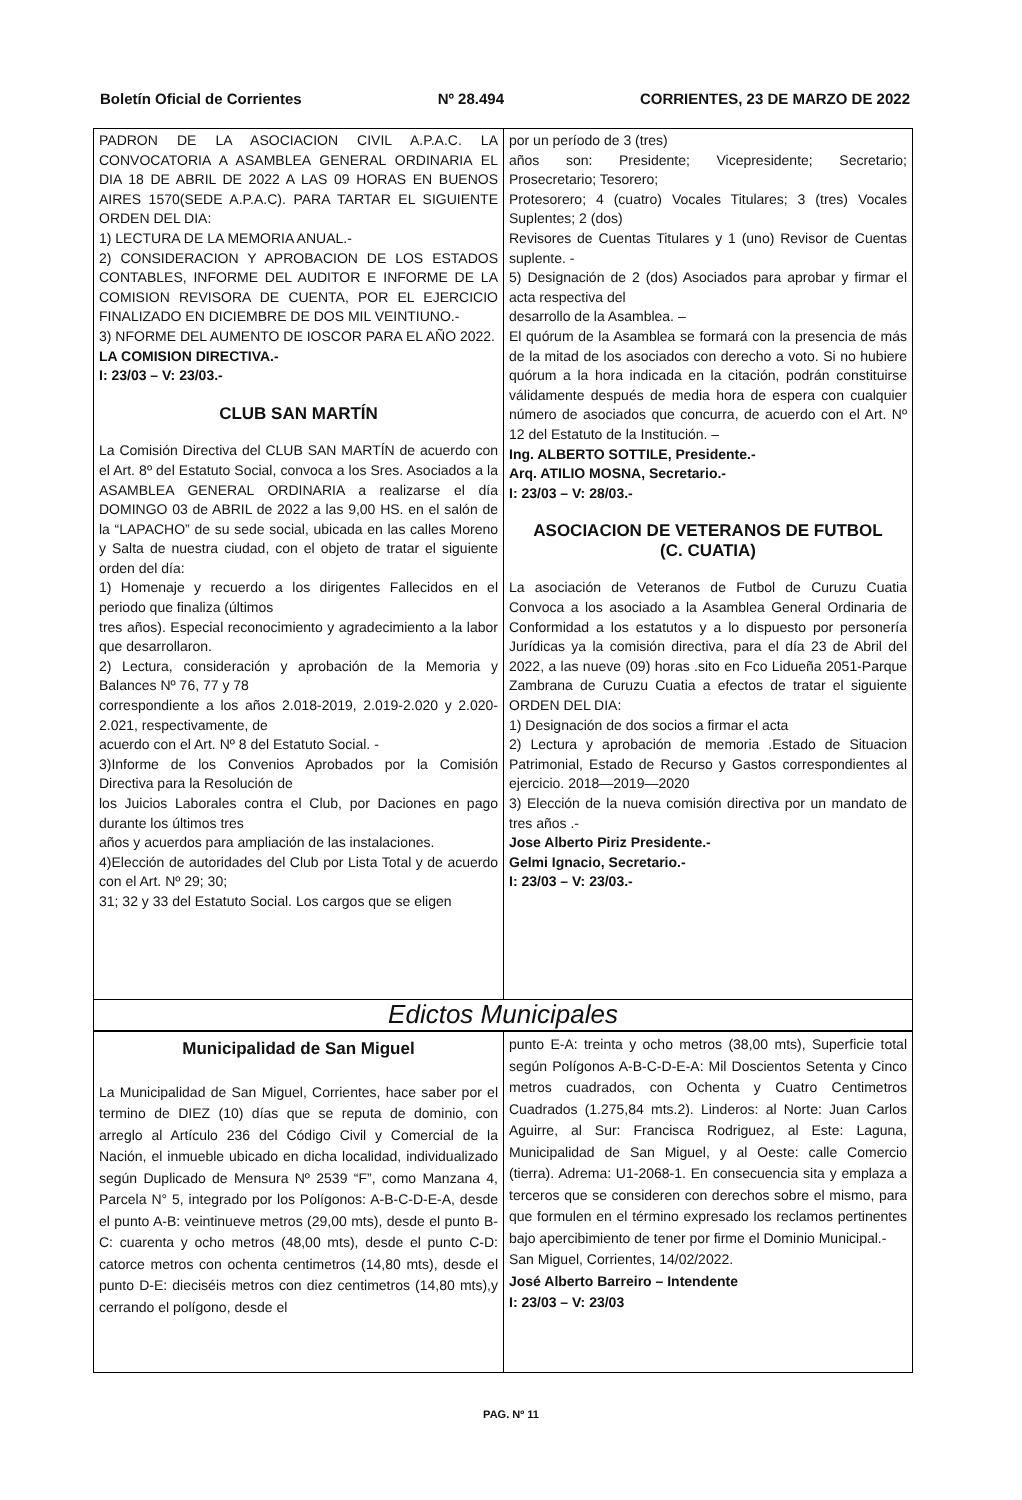Boletín Oficial de Corrientes Nº 28.494 CORRIENTES, 23 DE MARZO DE 2022
PADRON DE LA ASOCIACION CIVIL A.P.A.C. LA CONVOCATORIA A ASAMBLEA GENERAL ORDINARIA EL DIA 18 DE ABRIL DE 2022 A LAS 09 HORAS EN BUENOS AIRES 1570(SEDE A.P.A.C). PARA TARTAR EL SIGUIENTE ORDEN DEL DIA:
1) LECTURA DE LA MEMORIA ANUAL.-
2) CONSIDERACION Y APROBACION DE LOS ESTADOS CONTABLES, INFORME DEL AUDITOR E INFORME DE LA COMISION REVISORA DE CUENTA, POR EL EJERCICIO FINALIZADO EN DICIEMBRE DE DOS MIL VEINTIUNO.-
3) NFORME DEL AUMENTO DE IOSCOR PARA EL AÑO 2022.
LA COMISION DIRECTIVA.-
I: 23/03 – V: 23/03.-
CLUB SAN MARTÍN
La Comisión Directiva del CLUB SAN MARTÍN de acuerdo con el Art. 8º del Estatuto Social, convoca a los Sres. Asociados a la ASAMBLEA GENERAL ORDINARIA a realizarse el día DOMINGO 03 de ABRIL de 2022 a las 9,00 HS. en el salón de la “LAPACHO” de su sede social, ubicada en las calles Moreno y Salta de nuestra ciudad, con el objeto de tratar el siguiente orden del día:
1) Homenaje y recuerdo a los dirigentes Fallecidos en el periodo que finaliza (últimos
tres años). Especial reconocimiento y agradecimiento a la labor que desarrollaron.
2) Lectura, consideración y aprobación de la Memoria y Balances Nº 76, 77 y 78
correspondiente a los años 2.018-2019, 2.019-2.020 y 2.020-2.021, respectivamente, de
acuerdo con el Art. Nº 8 del Estatuto Social. -
3)Informe de los Convenios Aprobados por la Comisión Directiva para la Resolución de
los Juicios Laborales contra el Club, por Daciones en pago durante los últimos tres
años y acuerdos para ampliación de las instalaciones.
4)Elección de autoridades del Club por Lista Total y de acuerdo con el Art. Nº 29; 30;
31; 32 y 33 del Estatuto Social. Los cargos que se eligen
por un período de 3 (tres)
años son: Presidente; Vicepresidente; Secretario; Prosecretario; Tesorero;
Protesorero; 4 (cuatro) Vocales Titulares; 3 (tres) Vocales Suplentes; 2 (dos)
Revisores de Cuentas Titulares y 1 (uno) Revisor de Cuentas suplente. -
5) Designación de 2 (dos) Asociados para aprobar y firmar el acta respectiva del
desarrollo de la Asamblea. –
El quórum de la Asamblea se formará con la presencia de más de la mitad de los asociados con derecho a voto. Si no hubiere quórum a la hora indicada en la citación, podrán constituirse válidamente después de media hora de espera con cualquier número de asociados que concurra, de acuerdo con el Art. Nº 12 del Estatuto de la Institución. –
Ing. ALBERTO SOTTILE, Presidente.-
Arq. ATILIO MOSNA, Secretario.-
I: 23/03 – V: 28/03.-
ASOCIACION DE VETERANOS DE FUTBOL
(C. CUATIA)
La asociación de Veteranos de Futbol de Curuzu Cuatia Convoca a los asociado a la Asamblea General Ordinaria de Conformidad a los estatutos y a lo dispuesto por personería Jurídicas ya la comisión directiva, para el día 23 de Abril del 2022, a las nueve (09) horas .sito en Fco Lidueña 2051-Parque Zambrana de Curuzu Cuatia a efectos de tratar el siguiente ORDEN DEL DIA:
1) Designación de dos socios a firmar el acta
2) Lectura y aprobación de memoria .Estado de Situacion Patrimonial, Estado de Recurso y Gastos correspondientes al ejercicio. 2018—2019—2020
3) Elección de la nueva comisión directiva por un mandato de tres años .-
Jose Alberto Piriz Presidente.-
Gelmi Ignacio, Secretario.-
I: 23/03 – V: 23/03.-
Edictos Municipales
Municipalidad de San Miguel
La Municipalidad de San Miguel, Corrientes, hace saber por el termino de DIEZ (10) días que se reputa de dominio, con arreglo al Artículo 236 del Código Civil y Comercial de la Nación, el inmueble ubicado en dicha localidad, individualizado según Duplicado de Mensura Nº 2539 “F”, como Manzana 4, Parcela N° 5, integrado por los Polígonos: A-B-C-D-E-A, desde el punto A-B: veintinueve metros (29,00 mts), desde el punto B-C: cuarenta y ocho metros (48,00 mts), desde el punto C-D: catorce metros con ochenta centimetros (14,80 mts), desde el punto D-E: dieciséis metros con diez centimetros (14,80 mts),y cerrando el polígono, desde el
punto E-A: treinta y ocho metros (38,00 mts), Superficie total según Polígonos A-B-C-D-E-A: Mil Doscientos Setenta y Cinco metros cuadrados, con Ochenta y Cuatro Centimetros Cuadrados (1.275,84 mts.2). Linderos: al Norte: Juan Carlos Aguirre, al Sur: Francisca Rodriguez, al Este: Laguna, Municipalidad de San Miguel, y al Oeste: calle Comercio (tierra). Adrema: U1-2068-1. En consecuencia sita y emplaza a terceros que se consideren con derechos sobre el mismo, para que formulen en el término expresado los reclamos pertinentes bajo apercibimiento de tener por firme el Dominio Municipal.-
San Miguel, Corrientes, 14/02/2022.
José Alberto Barreiro – Intendente
I: 23/03 – V: 23/03
PAG. Nº 11